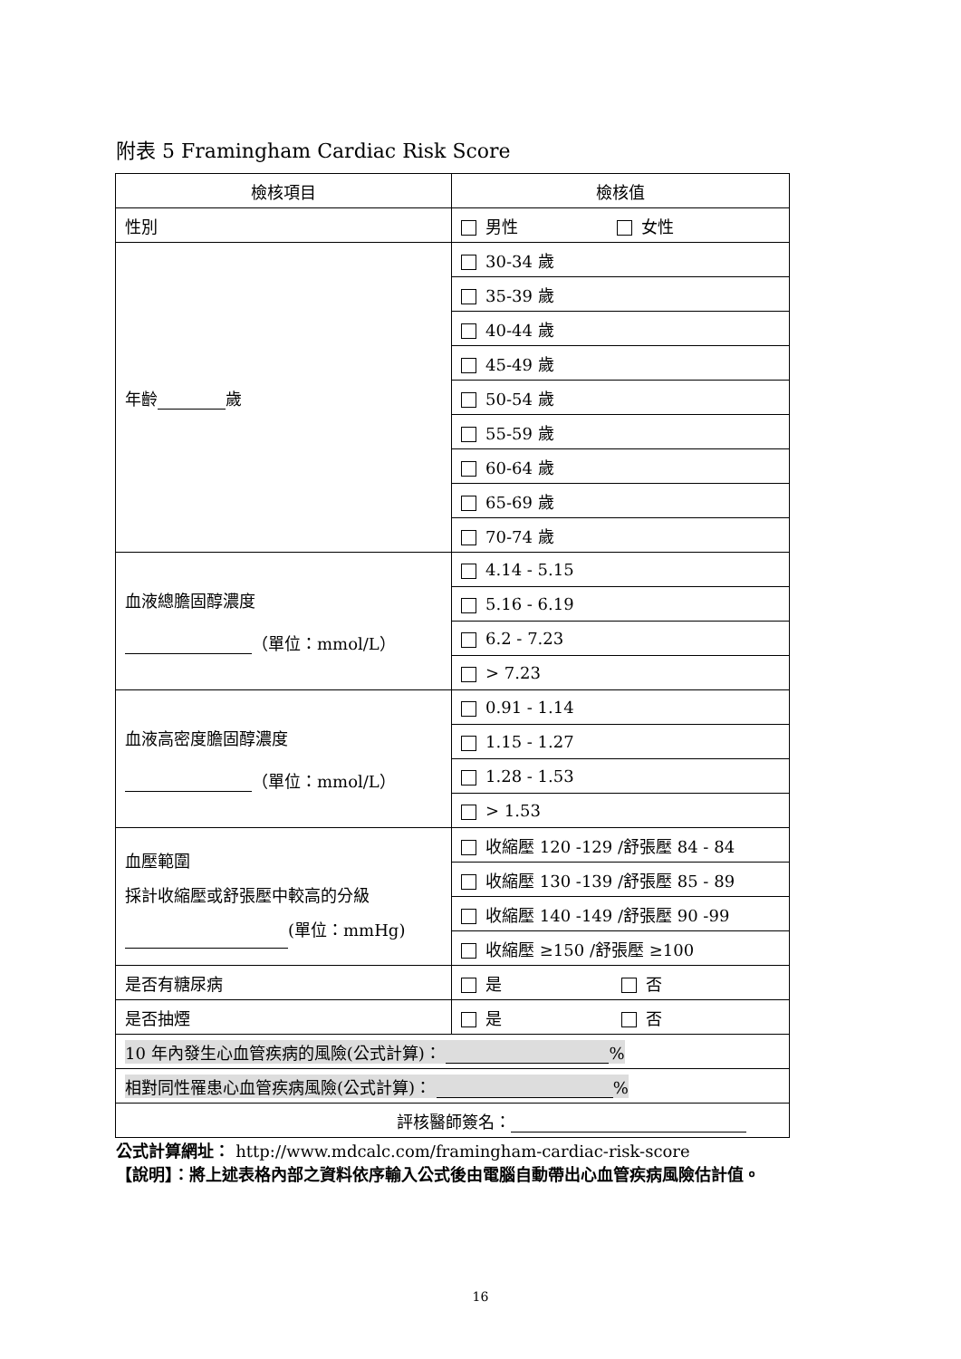附表 5 Framingham Cardiac Risk Score
| 檢核項目 | 檢核值 |
| --- | --- |
| 性別 | 男性 女性 |
| 年齡 歲 | 30-34 歲 |
| | 35-39 歲 |
| | 40-44 歲 |
| | 45-49 歲 |
| | 50-54 歲 |
| | 55-59 歲 |
| | 60-64 歲 |
| | 65-69 歲 |
| | 70-74 歲 |
| 血液總膽固醇濃度 （單位：mmol/L） | 4.14 - 5.15 |
| | 5.16 - 6.19 |
| | 6.2 - 7.23 |
| | > 7.23 |
| 血液高密度膽固醇濃度 （單位：mmol/L） | 0.91 - 1.14 |
| | 1.15 - 1.27 |
| | 1.28 - 1.53 |
| | > 1.53 |
| 血壓範圍 採計收縮壓或舒張壓中較高的分級 (單位：mmHg) | 收縮壓 120 -129 /舒張壓 84 - 84 |
| | 收縮壓 130 -139 /舒張壓 85 - 89 |
| | 收縮壓 140 -149 /舒張壓 90 -99 |
| | 收縮壓 ≥150 /舒張壓 ≥100 |
| 是否有糖尿病 | 是 否 |
| 是否抽煙 | 是 否 |
| 10 年內發生心血管疾病的風險(公式計算)： % | |
| 相對同性罹患心血管疾病風險(公式計算)： % | |
| 評核醫師簽名： | |
公式計算網址： http://www.mdcalc.com/framingham-cardiac-risk-score
【說明】：將上述表格內部之資料依序輸入公式後由電腦自動帶出心血管疾病風險估計值。
16